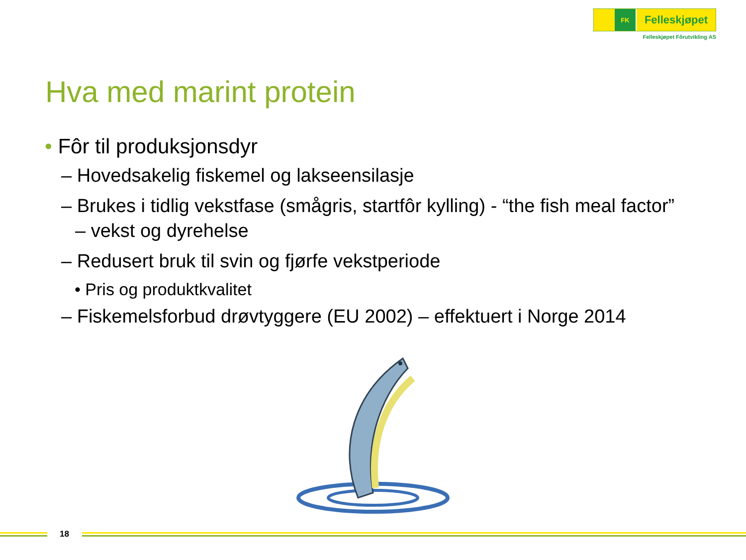FK
Felleskjøpet
Felleskjøpet Fôrutvikling AS
Hva med marint protein
• Fôr til produksjonsdyr
– Hovedsakelig fiskemel og lakseensilasje
– Brukes i tidlig vekstfase (smågris, startfôr kylling) - “the fish meal factor” – vekst og dyrehelse
– Redusert bruk til svin og fjørfe vekstperiode
• Pris og produktkvalitet
– Fiskemelsforbud drøvtyggere (EU 2002) – effektuert i Norge 2014
18